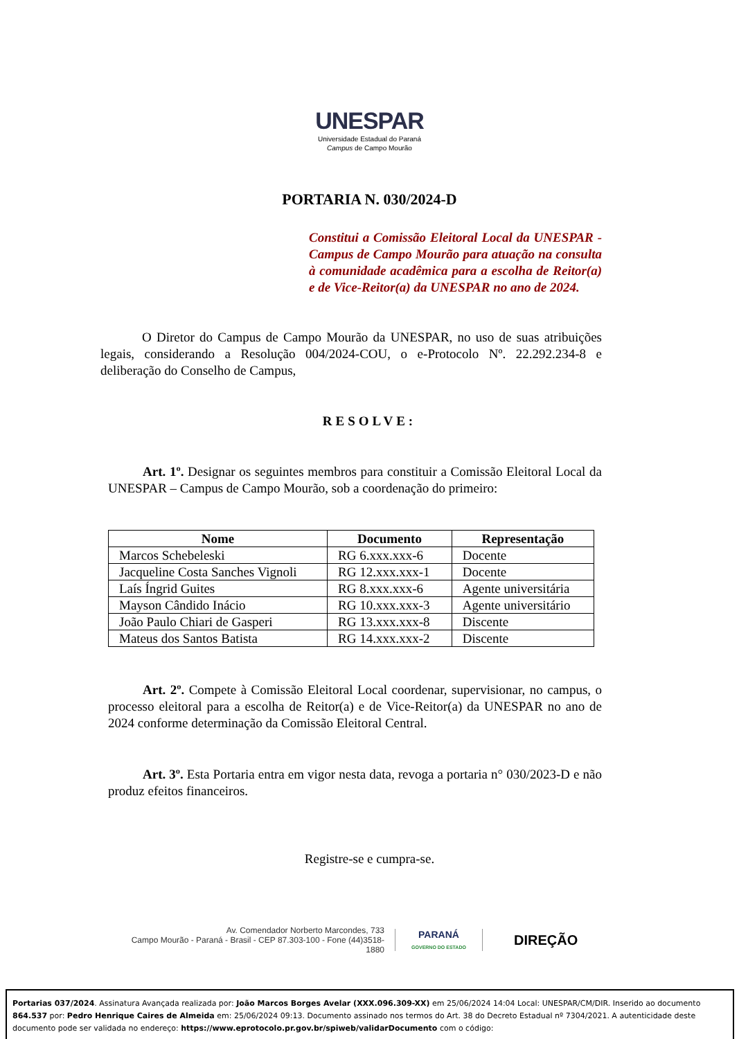UNESPAR
Universidade Estadual do Paraná
Campus de Campo Mourão
PORTARIA N. 030/2024-D
Constitui a Comissão Eleitoral Local da UNESPAR - Campus de Campo Mourão para atuação na consulta à comunidade acadêmica para a escolha de Reitor(a) e de Vice-Reitor(a) da UNESPAR no ano de 2024.
O Diretor do Campus de Campo Mourão da UNESPAR, no uso de suas atribuições legais, considerando a Resolução 004/2024-COU, o e-Protocolo Nº. 22.292.234-8 e deliberação do Conselho de Campus,
RESOLVE:
Art. 1º. Designar os seguintes membros para constituir a Comissão Eleitoral Local da UNESPAR – Campus de Campo Mourão, sob a coordenação do primeiro:
| Nome | Documento | Representação |
| --- | --- | --- |
| Marcos Schebeleski | RG 6.xxx.xxx-6 | Docente |
| Jacqueline Costa Sanches Vignoli | RG 12.xxx.xxx-1 | Docente |
| Laís Íngrid Guites | RG 8.xxx.xxx-6 | Agente universitária |
| Mayson Cândido Inácio | RG 10.xxx.xxx-3 | Agente universitário |
| João Paulo Chiari de Gasperi | RG 13.xxx.xxx-8 | Discente |
| Mateus dos Santos Batista | RG 14.xxx.xxx-2 | Discente |
Art. 2º. Compete à Comissão Eleitoral Local coordenar, supervisionar, no campus, o processo eleitoral para a escolha de Reitor(a) e de Vice-Reitor(a) da UNESPAR no ano de 2024 conforme determinação da Comissão Eleitoral Central.
Art. 3º. Esta Portaria entra em vigor nesta data, revoga a portaria n° 030/2023-D e não produz efeitos financeiros.
Registre-se e cumpra-se.
Av. Comendador Norberto Marcondes, 733
Campo Mourão - Paraná - Brasil - CEP 87.303-100 - Fone (44)3518-1880
PARANÁ
GOVERNO DO ESTADO
DIREÇÃO
Portarias 037/2024. Assinatura Avançada realizada por: João Marcos Borges Avelar (XXX.096.309-XX) em 25/06/2024 14:04 Local: UNESPAR/CM/DIR. Inserido ao documento 864.537 por: Pedro Henrique Caires de Almeida em: 25/06/2024 09:13. Documento assinado nos termos do Art. 38 do Decreto Estadual nº 7304/2021. A autenticidade deste documento pode ser validada no endereço: https://www.eprotocolo.pr.gov.br/spiweb/validarDocumento com o código: